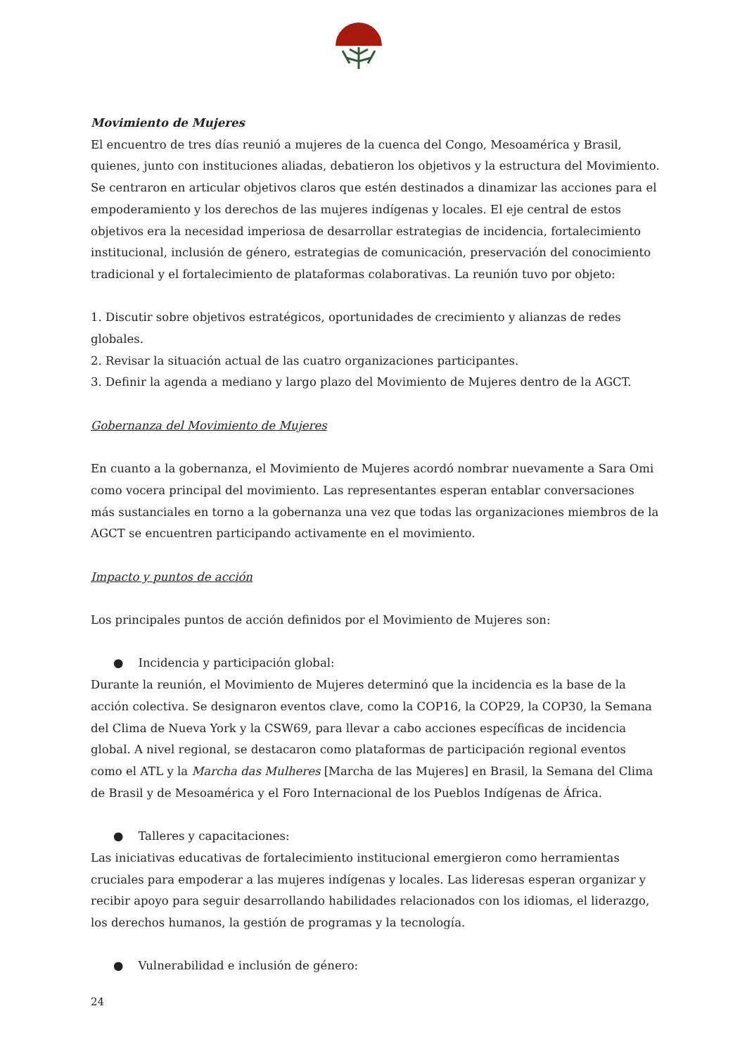Movimiento de Mujeres
El encuentro de tres días reunió a mujeres de la cuenca del Congo, Mesoamérica y Brasil, quienes, junto con instituciones aliadas, debatieron los objetivos y la estructura del Movimiento. Se centraron en articular objetivos claros que estén destinados a dinamizar las acciones para el empoderamiento y los derechos de las mujeres indígenas y locales. El eje central de estos objetivos era la necesidad imperiosa de desarrollar estrategias de incidencia, fortalecimiento institucional, inclusión de género, estrategias de comunicación, preservación del conocimiento tradicional y el fortalecimiento de plataformas colaborativas. La reunión tuvo por objeto:
1. Discutir sobre objetivos estratégicos, oportunidades de crecimiento y alianzas de redes globales.
2. Revisar la situación actual de las cuatro organizaciones participantes.
3. Definir la agenda a mediano y largo plazo del Movimiento de Mujeres dentro de la AGCT.
Gobernanza del Movimiento de Mujeres
En cuanto a la gobernanza, el Movimiento de Mujeres acordó nombrar nuevamente a Sara Omi como vocera principal del movimiento. Las representantes esperan entablar conversaciones más sustanciales en torno a la gobernanza una vez que todas las organizaciones miembros de la AGCT se encuentren participando activamente en el movimiento.
Impacto y puntos de acción
Los principales puntos de acción definidos por el Movimiento de Mujeres son:
● Incidencia y participación global:
Durante la reunión, el Movimiento de Mujeres determinó que la incidencia es la base de la acción colectiva. Se designaron eventos clave, como la COP16, la COP29, la COP30, la Semana del Clima de Nueva York y la CSW69, para llevar a cabo acciones específicas de incidencia global. A nivel regional, se destacaron como plataformas de participación regional eventos como el ATL y la Marcha das Mulheres [Marcha de las Mujeres] en Brasil, la Semana del Clima de Brasil y de Mesoamérica y el Foro Internacional de los Pueblos Indígenas de África.
● Talleres y capacitaciones:
Las iniciativas educativas de fortalecimiento institucional emergieron como herramientas cruciales para empoderar a las mujeres indígenas y locales. Las lideresas esperan organizar y recibir apoyo para seguir desarrollando habilidades relacionados con los idiomas, el liderazgo, los derechos humanos, la gestión de programas y la tecnología.
● Vulnerabilidad e inclusión de género:
24